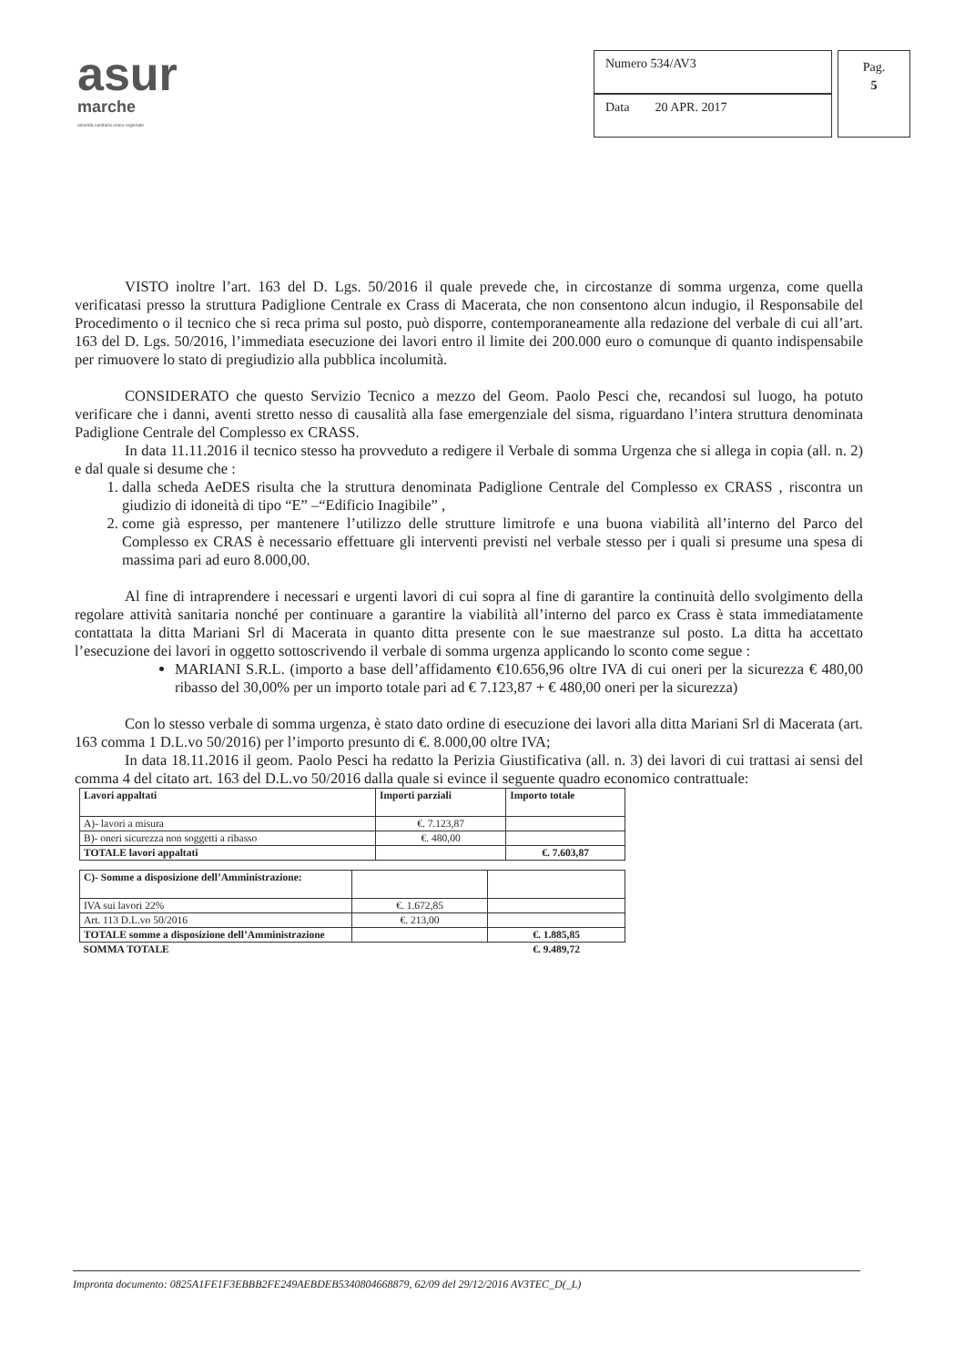asur
marche
azienda sanitaria unica regionale
Numero 534/AV3
Data 20 APR. 2017
Pag.
5
VISTO inoltre l’art. 163 del D. Lgs. 50/2016 il quale prevede che, in circostanze di somma urgenza, come quella verificatasi presso la struttura Padiglione Centrale ex Crass di Macerata, che non consentono alcun indugio, il Responsabile del Procedimento o il tecnico che si reca prima sul posto, può disporre, contemporaneamente alla redazione del verbale di cui all’art. 163 del D. Lgs. 50/2016, l’immediata esecuzione dei lavori entro il limite dei 200.000 euro o comunque di quanto indispensabile per rimuovere lo stato di pregiudizio alla pubblica incolumità.
CONSIDERATO che questo Servizio Tecnico a mezzo del Geom. Paolo Pesci che, recandosi sul luogo, ha potuto verificare che i danni, aventi stretto nesso di causalità alla fase emergenziale del sisma, riguardano l’intera struttura denominata Padiglione Centrale del Complesso ex CRASS.
In data 11.11.2016 il tecnico stesso ha provveduto a redigere il Verbale di somma Urgenza che si allega in copia (all. n. 2) e dal quale si desume che :
1. dalla scheda AeDES risulta che la struttura denominata Padiglione Centrale del Complesso ex CRASS , riscontra un giudizio di idoneità di tipo “E” –“Edificio Inagibile” ,
2. come già espresso, per mantenere l’utilizzo delle strutture limitrofe e una buona viabilità all’interno del Parco del Complesso ex CRAS è necessario effettuare gli interventi previsti nel verbale stesso per i quali si presume una spesa di massima pari ad euro 8.000,00.
Al fine di intraprendere i necessari e urgenti lavori di cui sopra al fine di garantire la continuità dello svolgimento della regolare attività sanitaria nonché per continuare a garantire la viabilità all’interno del parco ex Crass è stata immediatamente contattata la ditta Mariani Srl di Macerata in quanto ditta presente con le sue maestranze sul posto. La ditta ha accettato l’esecuzione dei lavori in oggetto sottoscrivendo il verbale di somma urgenza applicando lo sconto come segue :
MARIANI S.R.L. (importo a base dell’affidamento €10.656,96 oltre IVA di cui oneri per la sicurezza € 480,00 ribasso del 30,00% per un importo totale pari ad € 7.123,87 + € 480,00 oneri per la sicurezza)
Con lo stesso verbale di somma urgenza, è stato dato ordine di esecuzione dei lavori alla ditta Mariani Srl di Macerata (art. 163 comma 1 D.L.vo 50/2016) per l’importo presunto di €. 8.000,00 oltre IVA;
In data 18.11.2016 il geom. Paolo Pesci ha redatto la Perizia Giustificativa (all. n. 3) dei lavori di cui trattasi ai sensi del comma 4 del citato art. 163 del D.L.vo 50/2016 dalla quale si evince il seguente quadro economico contrattuale:
| Lavori appaltati | Importi parziali | Importo totale |
| --- | --- | --- |
| A)- lavori a misura | €. 7.123,87 | |
| B)- oneri sicurezza non soggetti a ribasso | €. 480,00 | |
| TOTALE lavori appaltati | | €. 7.603,87 |
| C)- Somme a disposizione dell’Amministrazione: | | |
| IVA sui lavori 22% | €. 1.672,85 | |
| Art. 113 D.L.vo 50/2016 | €. 213,00 | |
| TOTALE somme a disposizione dell’Amministrazione | | €. 1.885,85 |
| SOMMA TOTALE | | €. 9.489,72 |
Impronta documento: 0825A1FE1F3EBBB2FE249AEBDEB5340804668879, 62/09 del 29/12/2016 AV3TEC_D(_L)